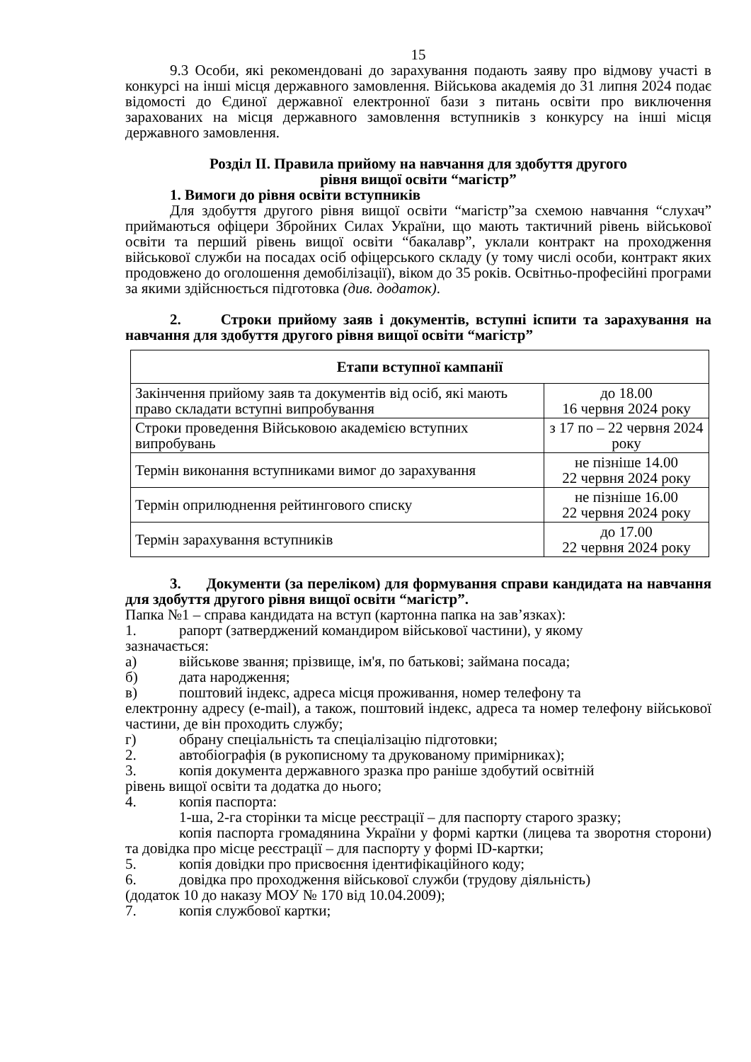15
9.3 Особи, які рекомендовані до зарахування подають заяву про відмову участі в конкурсі на інші місця державного замовлення. Військова академія до 31 липня 2024 подає відомості до Єдиної державної електронної бази з питань освіти про виключення зарахованих на місця державного замовлення вступників з конкурсу на інші місця державного замовлення.
Розділ II. Правила прийому на навчання для здобуття другого
рівня вищої освіти “магістр”
1. Вимоги до рівня освіти вступників
Для здобуття другого рівня вищої освіти “магістр”за схемою навчання “слухач” приймаються офіцери Збройних Силах України, що мають тактичний рівень військової освіти та перший рівень вищої освіти “бакалавр”, уклали контракт на проходження військової служби на посадах осіб офіцерського складу (у тому числі особи, контракт яких продовжено до оголошення демобілізації), віком до 35 років. Освітньо-професійні програми за якими здійснюється підготовка (див. додаток).
2. Строки прийому заяв і документів, вступні іспити та зарахування на навчання для здобуття другого рівня вищої освіти “магістр”
| Етапи вступної кампанії | |
| --- | --- |
| Закінчення прийому заяв та документів від осіб, які мають право складати вступні випробування | до 18.00 16 червня 2024 року |
| Строки проведення Військовою академією вступних випробувань | з 17 по – 22 червня 2024 року |
| Термін виконання вступниками вимог до зарахування | не пізніше 14.00 22 червня 2024 року |
| Термін оприлюднення рейтингового списку | не пізніше 16.00 22 червня 2024 року |
| Термін зарахування вступників | до 17.00 22 червня 2024 року |
3. Документи (за переліком) для формування справи кандидата на навчання для здобуття другого рівня вищої освіти “магістр”.
Папка №1 – справа кандидата на вступ (картонна папка на зав’язках):
1. рапорт (затверджений командиром військової частини), у якому
зазначається:
а) військове звання; прізвище, ім'я, по батькові; займана посада;
б) дата народження;
в) поштовий індекс, адреса місця проживання, номер телефону та
електронну адресу (e-mail), а також, поштовий індекс, адреса та номер телефону військової частини, де він проходить службу;
г) обрану спеціальність та спеціалізацію підготовки;
2. автобіографія (в рукописному та друкованому примірниках);
3. копія документа державного зразка про раніше здобутий освітній
рівень вищої освіти та додатка до нього;
4. копія паспорта:
1-ша, 2-га сторінки та місце реєстрації – для паспорту старого зразку;
копія паспорта громадянина України у формі картки (лицева та зворотня сторони) та довідка про місце реєстрації – для паспорту у формі ID-картки;
5. копія довідки про присвоєння ідентифікаційного коду;
6. довідка про проходження військової служби (трудову діяльність)
(додаток 10 до наказу МОУ № 170 від 10.04.2009);
7. копія службової картки;